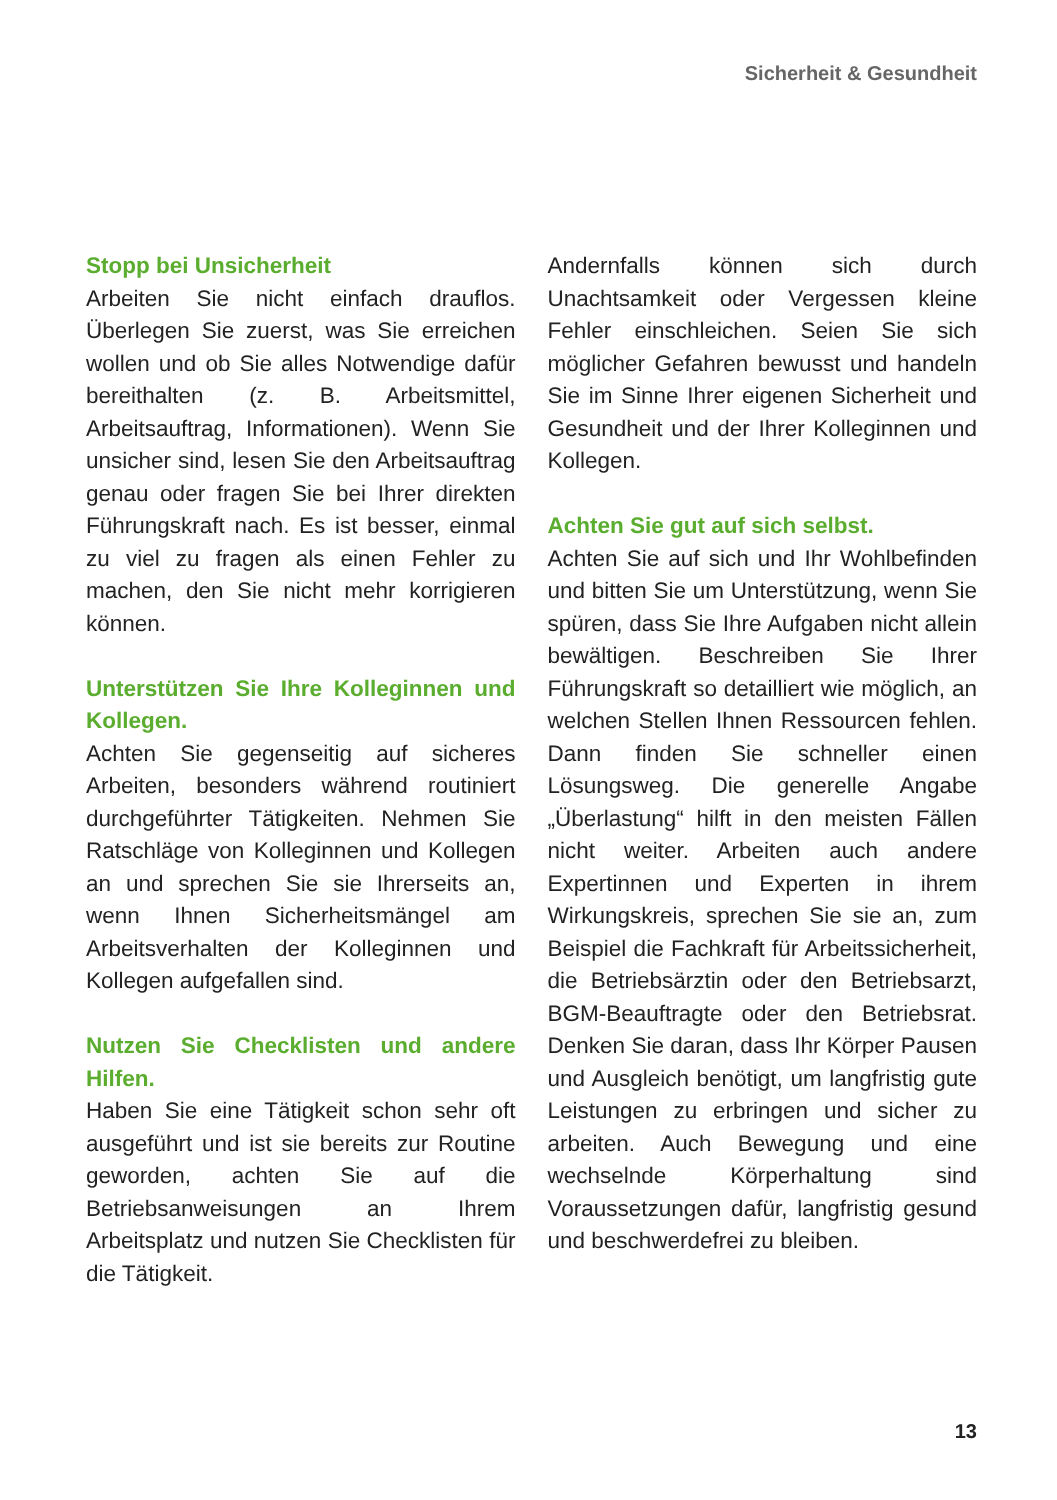Sicherheit & Gesundheit
Stopp bei Unsicherheit
Arbeiten Sie nicht einfach drauflos. Überlegen Sie zuerst, was Sie erreichen wollen und ob Sie alles Notwendige dafür bereithalten (z. B. Arbeitsmittel, Arbeitsauftrag, Informationen). Wenn Sie unsicher sind, lesen Sie den Arbeitsauftrag genau oder fragen Sie bei Ihrer direkten Führungskraft nach. Es ist besser, einmal zu viel zu fragen als einen Fehler zu machen, den Sie nicht mehr korrigieren können.
Unterstützen Sie Ihre Kolleginnen und Kollegen.
Achten Sie gegenseitig auf sicheres Arbeiten, besonders während routiniert durchgeführter Tätigkeiten. Nehmen Sie Ratschläge von Kolleginnen und Kollegen an und sprechen Sie sie Ihrerseits an, wenn Ihnen Sicherheitsmängel am Arbeitsverhalten der Kolleginnen und Kollegen aufgefallen sind.
Nutzen Sie Checklisten und andere Hilfen.
Haben Sie eine Tätigkeit schon sehr oft ausgeführt und ist sie bereits zur Routine geworden, achten Sie auf die Betriebsanweisungen an Ihrem Arbeitsplatz und nutzen Sie Checklisten für die Tätigkeit.
Andernfalls können sich durch Unachtsamkeit oder Vergessen kleine Fehler einschleichen. Seien Sie sich möglicher Gefahren bewusst und handeln Sie im Sinne Ihrer eigenen Sicherheit und Gesundheit und der Ihrer Kolleginnen und Kollegen.
Achten Sie gut auf sich selbst.
Achten Sie auf sich und Ihr Wohlbefinden und bitten Sie um Unterstützung, wenn Sie spüren, dass Sie Ihre Aufgaben nicht allein bewältigen. Beschreiben Sie Ihrer Führungskraft so detailliert wie möglich, an welchen Stellen Ihnen Ressourcen fehlen. Dann finden Sie schneller einen Lösungsweg. Die generelle Angabe „Überlastung“ hilft in den meisten Fällen nicht weiter. Arbeiten auch andere Expertinnen und Experten in ihrem Wirkungskreis, sprechen Sie sie an, zum Beispiel die Fachkraft für Arbeitssicherheit, die Betriebsärztin oder den Betriebsarzt, BGM-Beauftragte oder den Betriebsrat. Denken Sie daran, dass Ihr Körper Pausen und Ausgleich benötigt, um langfristig gute Leistungen zu erbringen und sicher zu arbeiten. Auch Bewegung und eine wechselnde Körperhaltung sind Voraussetzungen dafür, langfristig gesund und beschwerdefrei zu bleiben.
13